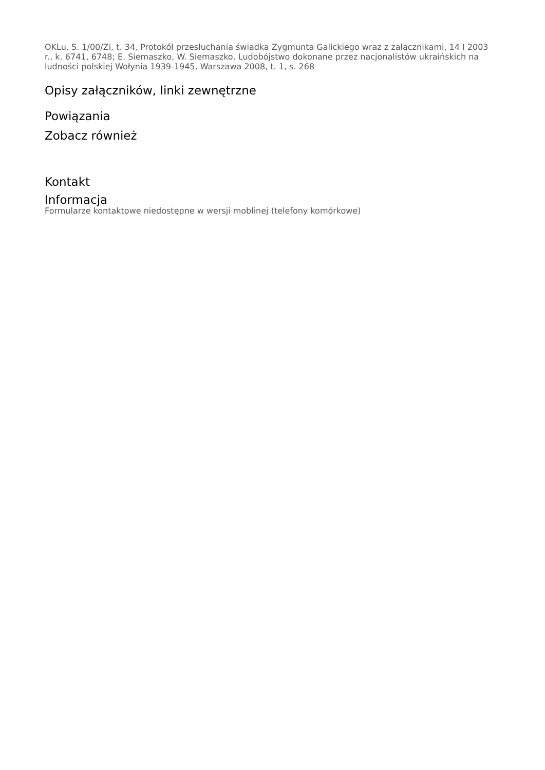OKLu, S. 1/00/Zi, t. 34, Protokół przesłuchania świadka Zygmunta Galickiego wraz z załącznikami, 14 I 2003 r., k. 6741, 6748; E. Siemaszko, W. Siemaszko, Ludobójstwo dokonane przez nacjonalistów ukraińskich na ludności polskiej Wołynia 1939-1945, Warszawa 2008, t. 1, s. 268
Opisy załączników, linki zewnętrzne
Powiązania
Zobacz również
Kontakt
Informacja
Formularze kontaktowe niedostępne w wersji moblinej (telefony komórkowe)